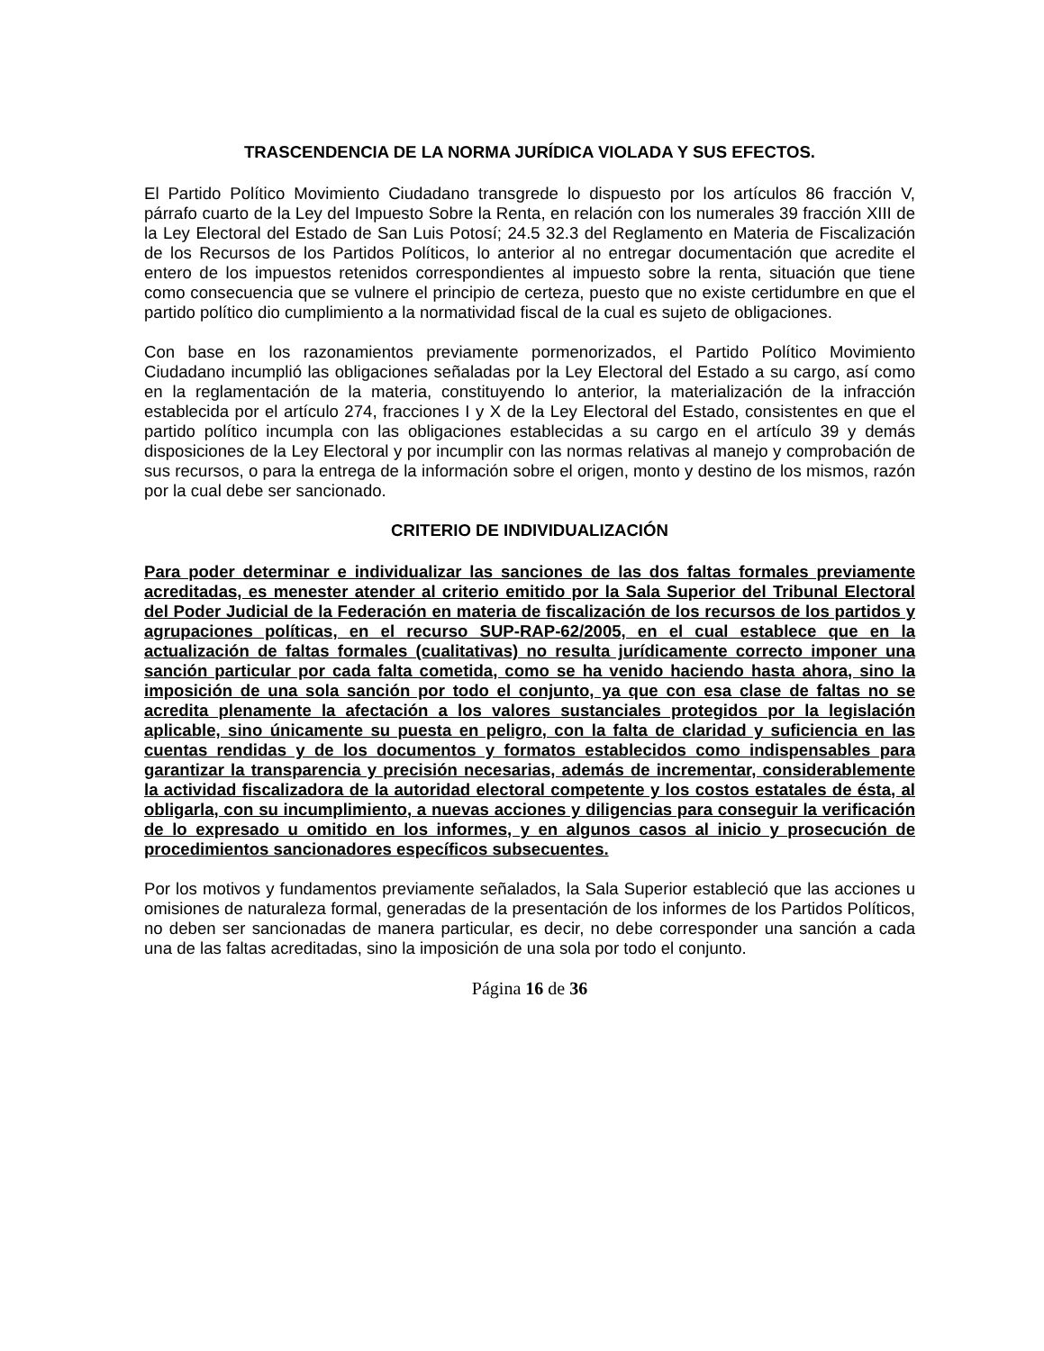TRASCENDENCIA DE LA NORMA JURÍDICA VIOLADA Y SUS EFECTOS.
El Partido Político Movimiento Ciudadano transgrede lo dispuesto por los artículos 86 fracción V, párrafo cuarto de la Ley del Impuesto Sobre la Renta, en relación con los numerales 39 fracción XIII de la Ley Electoral del Estado de San Luis Potosí; 24.5 32.3 del Reglamento en Materia de Fiscalización de los Recursos de los Partidos Políticos, lo anterior al no entregar documentación que acredite el entero de los impuestos retenidos correspondientes al impuesto sobre la renta, situación que tiene como consecuencia que se vulnere el principio de certeza, puesto que no existe certidumbre en que el partido político dio cumplimiento a la normatividad fiscal de la cual es sujeto de obligaciones.
Con base en los razonamientos previamente pormenorizados, el Partido Político Movimiento Ciudadano incumplió las obligaciones señaladas por la Ley Electoral del Estado a su cargo, así como en la reglamentación de la materia, constituyendo lo anterior, la materialización de la infracción establecida por el artículo 274, fracciones I y X de la Ley Electoral del Estado, consistentes en que el partido político incumpla con las obligaciones establecidas a su cargo en el artículo 39 y demás disposiciones de la Ley Electoral y por incumplir con las normas relativas al manejo y comprobación de sus recursos, o para la entrega de la información sobre el origen, monto y destino de los mismos, razón por la cual debe ser sancionado.
CRITERIO DE INDIVIDUALIZACIÓN
Para poder determinar e individualizar las sanciones de las dos faltas formales previamente acreditadas, es menester atender al criterio emitido por la Sala Superior del Tribunal Electoral del Poder Judicial de la Federación en materia de fiscalización de los recursos de los partidos y agrupaciones políticas, en el recurso SUP-RAP-62/2005, en el cual establece que en la actualización de faltas formales (cualitativas) no resulta jurídicamente correcto imponer una sanción particular por cada falta cometida, como se ha venido haciendo hasta ahora, sino la imposición de una sola sanción por todo el conjunto, ya que con esa clase de faltas no se acredita plenamente la afectación a los valores sustanciales protegidos por la legislación aplicable, sino únicamente su puesta en peligro, con la falta de claridad y suficiencia en las cuentas rendidas y de los documentos y formatos establecidos como indispensables para garantizar la transparencia y precisión necesarias, además de incrementar, considerablemente la actividad fiscalizadora de la autoridad electoral competente y los costos estatales de ésta, al obligarla, con su incumplimiento, a nuevas acciones y diligencias para conseguir la verificación de lo expresado u omitido en los informes, y en algunos casos al inicio y prosecución de procedimientos sancionadores específicos subsecuentes.
Por los motivos y fundamentos previamente señalados, la Sala Superior estableció que las acciones u omisiones de naturaleza formal, generadas de la presentación de los informes de los Partidos Políticos, no deben ser sancionadas de manera particular, es decir, no debe corresponder una sanción a cada una de las faltas acreditadas, sino la imposición de una sola por todo el conjunto.
Página 16 de 36